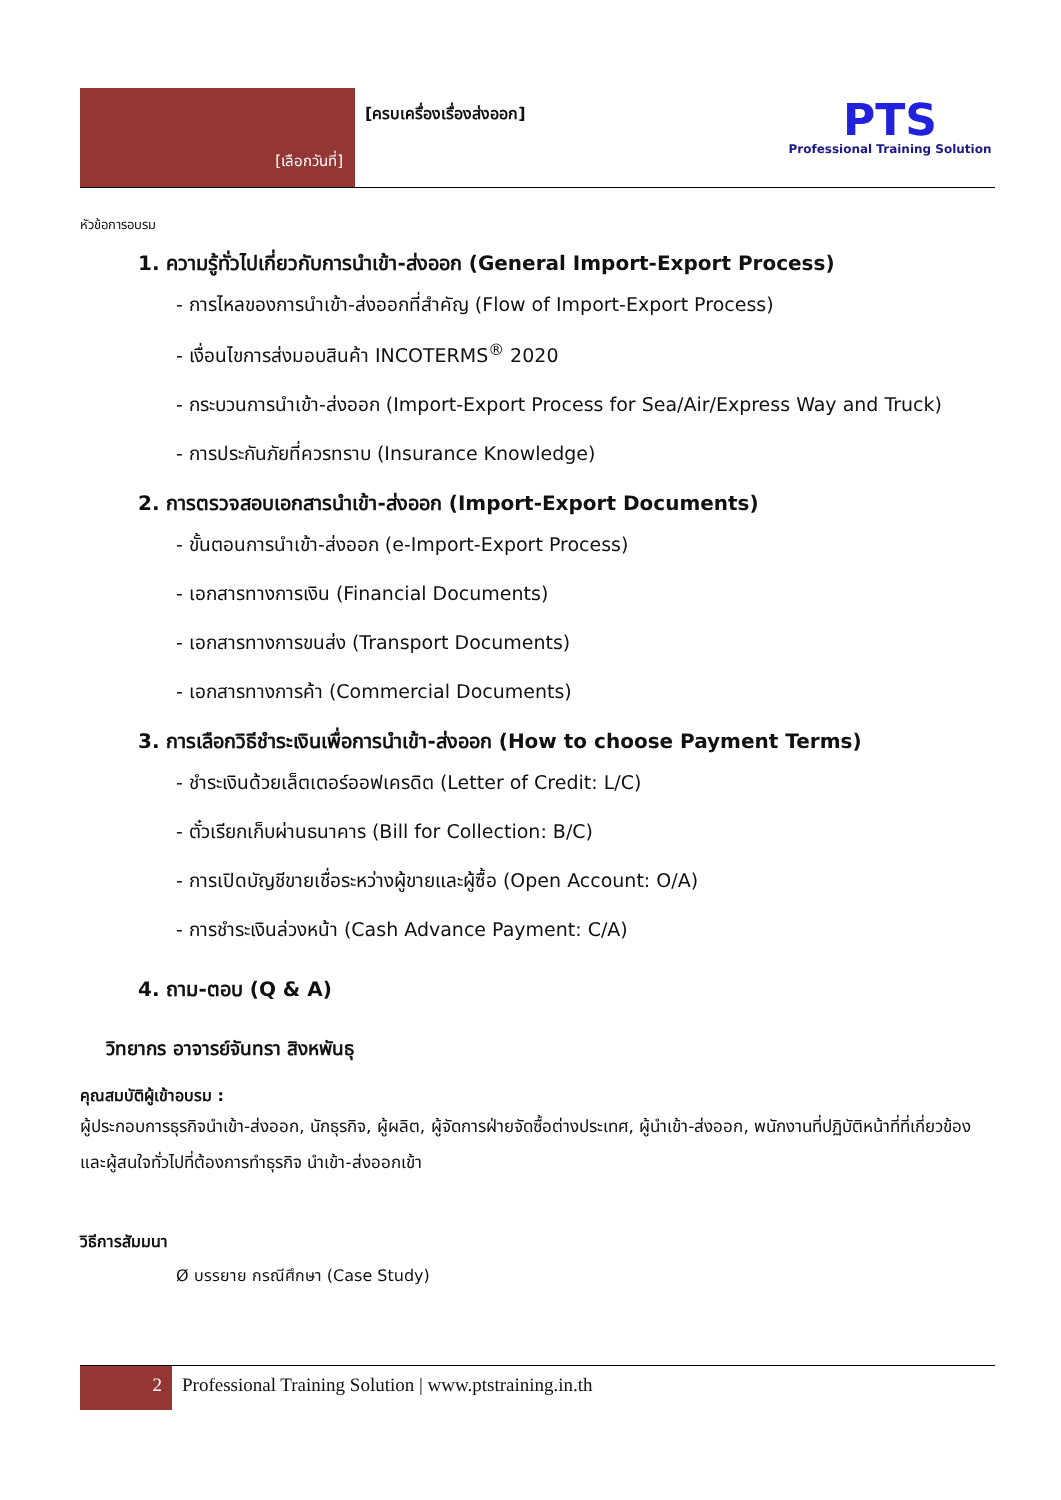[เลือกวันที่]
[ครบเครื่องเรื่องส่งออก]
PTS
Professional Training Solution
หัวข้อการอบรม
1. ความรู้ทั่วไปเกี่ยวกับการนำเข้า-ส่งออก (General Import-Export Process)
- การไหลของการนำเข้า-ส่งออกที่สำคัญ (Flow of Import-Export Process)
- เงื่อนไขการส่งมอบสินค้า INCOTERMS<sup>®</sup> 2020
- กระบวนการนำเข้า-ส่งออก (Import-Export Process for Sea/Air/Express Way and Truck)
- การประกันภัยที่ควรทราบ (Insurance Knowledge)
2. การตรวจสอบเอกสารนำเข้า-ส่งออก (Import-Export Documents)
- ขั้นตอนการนำเข้า-ส่งออก (e-Import-Export Process)
- เอกสารทางการเงิน (Financial Documents)
- เอกสารทางการขนส่ง (Transport Documents)
- เอกสารทางการค้า (Commercial Documents)
3. การเลือกวิธีชำระเงินเพื่อการนำเข้า-ส่งออก (How to choose Payment Terms)
- ชำระเงินด้วยเล็ตเตอร์ออฟเครดิต (Letter of Credit: L/C)
- ตั๋วเรียกเก็บผ่านธนาคาร (Bill for Collection: B/C)
- การเปิดบัญชีขายเชื่อระหว่างผู้ขายและผู้ซื้อ (Open Account: O/A)
- การชำระเงินล่วงหน้า (Cash Advance Payment: C/A)
4. ถาม-ตอบ (Q & A)
วิทยากร อาจารย์จันทรา สิงหพันธุ
คุณสมบัติผู้เข้าอบรม :
ผู้ประกอบการธุรกิจนำเข้า-ส่งออก, นักธุรกิจ, ผู้ผลิต, ผู้จัดการฝ่ายจัดซื้อต่างประเทศ, ผู้นำเข้า-ส่งออก, พนักงานที่ปฏิบัติหน้าที่ที่เกี่ยวข้องและผู้สนใจทั่วไปที่ต้องการทำธุรกิจ นำเข้า-ส่งออกเข้า
วิธีการสัมมนา
Ø บรรยาย กรณีศึกษา (Case Study)
2 Professional Training Solution | www.ptstraining.in.th